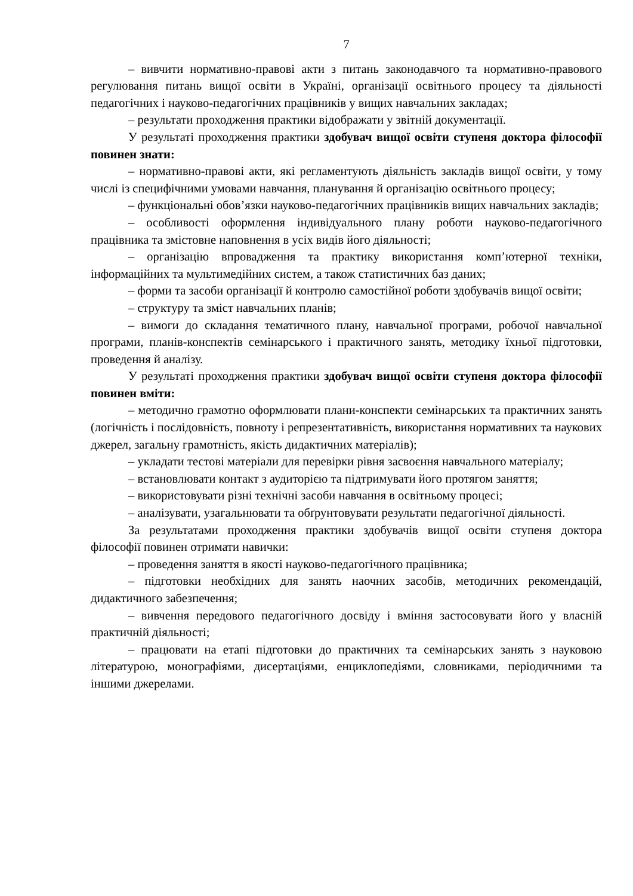7
– вивчити нормативно-правові акти з питань законодавчого та нормативно-правового регулювання питань вищої освіти в Україні, організації освітнього процесу та діяльності педагогічних і науково-педагогічних працівників у вищих навчальних закладах;
– результати проходження практики відображати у звітній документації.
У результаті проходження практики здобувач вищої освіти ступеня доктора філософії повинен знати:
– нормативно-правові акти, які регламентують діяльність закладів вищої освіти, у тому числі із специфічними умовами навчання, планування й організацію освітнього процесу;
– функціональні обов’язки науково-педагогічних працівників вищих навчальних закладів;
– особливості оформлення індивідуального плану роботи науково-педагогічного працівника та змістовне наповнення в усіх видів його діяльності;
– організацію впровадження та практику використання комп’ютерної техніки, інформаційних та мультимедійних систем, а також статистичних баз даних;
– форми та засоби організації й контролю самостійної роботи здобувачів вищої освіти;
– структуру та зміст навчальних планів;
– вимоги до складання тематичного плану, навчальної програми, робочої навчальної програми, планів-конспектів семінарського і практичного занять, методику їхньої підготовки, проведення й аналізу.
У результаті проходження практики здобувач вищої освіти ступеня доктора філософії повинен вміти:
– методично грамотно оформлювати плани-конспекти семінарських та практичних занять (логічність і послідовність, повноту і репрезентативність, використання нормативних та наукових джерел, загальну грамотність, якість дидактичних матеріалів);
– укладати тестові матеріали для перевірки рівня засвоєння навчального матеріалу;
– встановлювати контакт з аудиторією та підтримувати його протягом заняття;
– використовувати різні технічні засоби навчання в освітньому процесі;
– аналізувати, узагальнювати та обґрунтовувати результати педагогічної діяльності.
За результатами проходження практики здобувачів вищої освіти ступеня доктора філософії повинен отримати навички:
– проведення заняття в якості науково-педагогічного працівника;
– підготовки необхідних для занять наочних засобів, методичних рекомендацій, дидактичного забезпечення;
– вивчення передового педагогічного досвіду і вміння застосовувати його у власній практичній діяльності;
– працювати на етапі підготовки до практичних та семінарських занять з науковою літературою, монографіями, дисертаціями, енциклопедіями, словниками, періодичними та іншими джерелами.